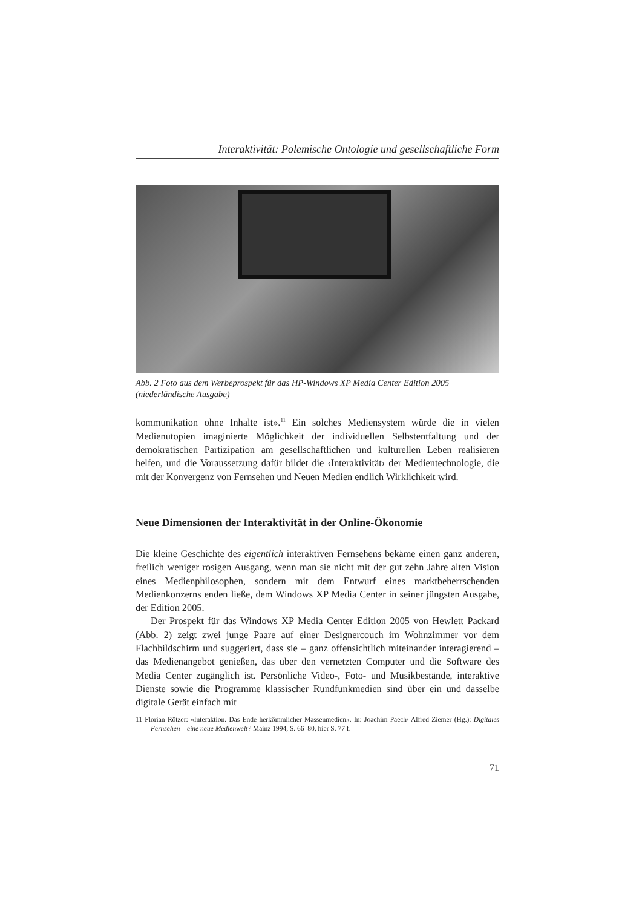Interaktivität: Polemische Ontologie und gesellschaftliche Form
Abb. 2 Foto aus dem Werbeprospekt für das HP-Windows XP Media Center Edition 2005 (niederländische Ausgabe)
kommunikation ohne Inhalte ist».<sup>11</sup> Ein solches Mediensystem würde die in vielen Medienutopien imaginierte Möglichkeit der individuellen Selbstentfaltung und der demokratischen Partizipation am gesellschaftlichen und kulturellen Leben realisieren helfen, und die Voraussetzung dafür bildet die ‹Interaktivität› der Medientechnologie, die mit der Konvergenz von Fernsehen und Neuen Medien endlich Wirklichkeit wird.
Neue Dimensionen der Interaktivität in der Online-Ökonomie
Die kleine Geschichte des eigentlich interaktiven Fernsehens bekäme einen ganz anderen, freilich weniger rosigen Ausgang, wenn man sie nicht mit der gut zehn Jahre alten Vision eines Medienphilosophen, sondern mit dem Entwurf eines marktbeherrschenden Medienkonzerns enden ließe, dem Windows XP Media Center in seiner jüngsten Ausgabe, der Edition 2005.
Der Prospekt für das Windows XP Media Center Edition 2005 von Hewlett Packard (Abb. 2) zeigt zwei junge Paare auf einer Designercouch im Wohnzimmer vor dem Flachbildschirm und suggeriert, dass sie – ganz offensichtlich miteinander interagierend – das Medienangebot genießen, das über den vernetzten Computer und die Software des Media Center zugänglich ist. Persönliche Video-, Foto- und Musikbestände, interaktive Dienste sowie die Programme klassischer Rundfunkmedien sind über ein und dasselbe digitale Gerät einfach mit
11 Florian Rötzer: «Interaktion. Das Ende herkömmlicher Massenmedien». In: Joachim Paech/ Alfred Ziemer (Hg.): Digitales Fernsehen – eine neue Medienwelt? Mainz 1994, S. 66–80, hier S. 77 f.
71